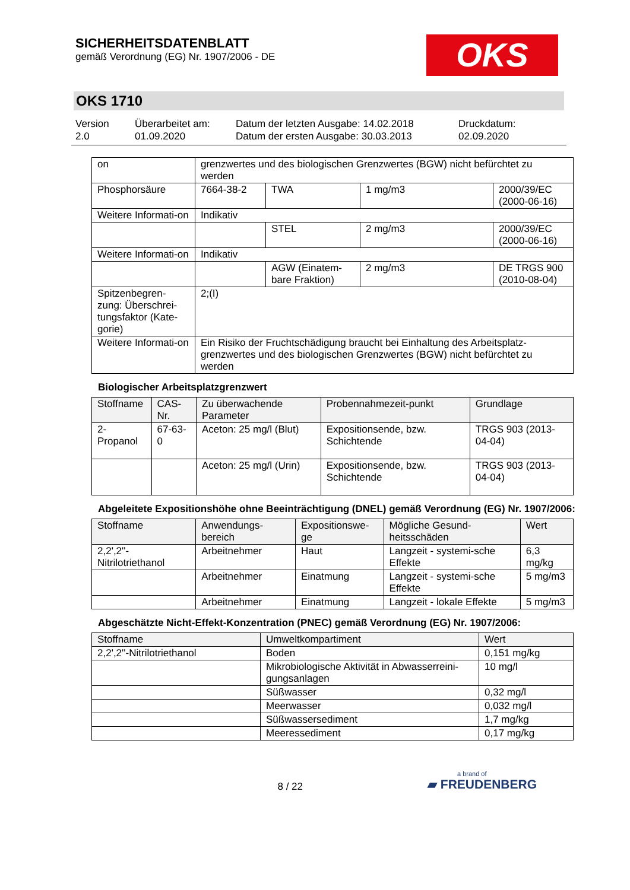SICHERHEITSDATENBLATT
gemäß Verordnung (EG) Nr. 1907/2006 - DE
OKS
OKS 1710
Version
2.0
Überarbeitet am:
01.09.2020
Datum der letzten Ausgabe: 14.02.2018
Datum der ersten Ausgabe: 30.03.2013
Druckdatum:
02.09.2020
| on | grenzwertes und des biologischen Grenzwertes (BGW) nicht befürchtet zu werden | | | |
| Phosphorsäure | 7664-38-2 | TWA | 1 mg/m3 | 2000/39/EC (2000-06-16) |
| Weitere Informati-on | Indikativ | | | |
| | | STEL | 2 mg/m3 | 2000/39/EC (2000-06-16) |
| Weitere Informati-on | Indikativ | | | |
| | | AGW (Einatem-bare Fraktion) | 2 mg/m3 | DE TRGS 900 (2010-08-04) |
| Spitzenbegren-zung: Überschrei-tungsfaktor (Kate-gorie) | 2;(I) | | | |
| Weitere Informati-on | Ein Risiko der Fruchtschädigung braucht bei Einhaltung des Arbeitsplatz-grenzwertes und des biologischen Grenzwertes (BGW) nicht befürchtet zu werden | | | |
Biologischer Arbeitsplatzgrenzwert
| Stoffname | CAS-Nr. | Zu überwachende Parameter | Probennahmezeit-punkt | Grundlage |
| 2-Propanol | 67-63-0 | Aceton: 25 mg/l (Blut) | Expositionsende, bzw. Schichtende | TRGS 903 (2013-04-04) |
| | | Aceton: 25 mg/l (Urin) | Expositionsende, bzw. Schichtende | TRGS 903 (2013-04-04) |
Abgeleitete Expositionshöhe ohne Beeinträchtigung (DNEL) gemäß Verordnung (EG) Nr. 1907/2006:
| Stoffname | Anwendungs-bereich | Expositionswe-ge | Mögliche Gesund-heitsschäden | Wert |
| 2,2',2''-Nitrilotriethanol | Arbeitnehmer | Haut | Langzeit - systemi-sche Effekte | 6,3 mg/kg |
| | Arbeitnehmer | Einatmung | Langzeit - systemi-sche Effekte | 5 mg/m3 |
| | Arbeitnehmer | Einatmung | Langzeit - lokale Effekte | 5 mg/m3 |
Abgeschätzte Nicht-Effekt-Konzentration (PNEC) gemäß Verordnung (EG) Nr. 1907/2006:
| Stoffname | Umweltkompartiment | Wert |
| 2,2',2''-Nitrilotriethanol | Boden | 0,151 mg/kg |
| | Mikrobiologische Aktivität in Abwasserreini-gungsanlagen | 10 mg/l |
| | Süßwasser | 0,32 mg/l |
| | Meerwasser | 0,032 mg/l |
| | Süßwassersediment | 1,7 mg/kg |
| | Meeressediment | 0,17 mg/kg |
8 / 22
a brand of
▰ FREUDENBERG